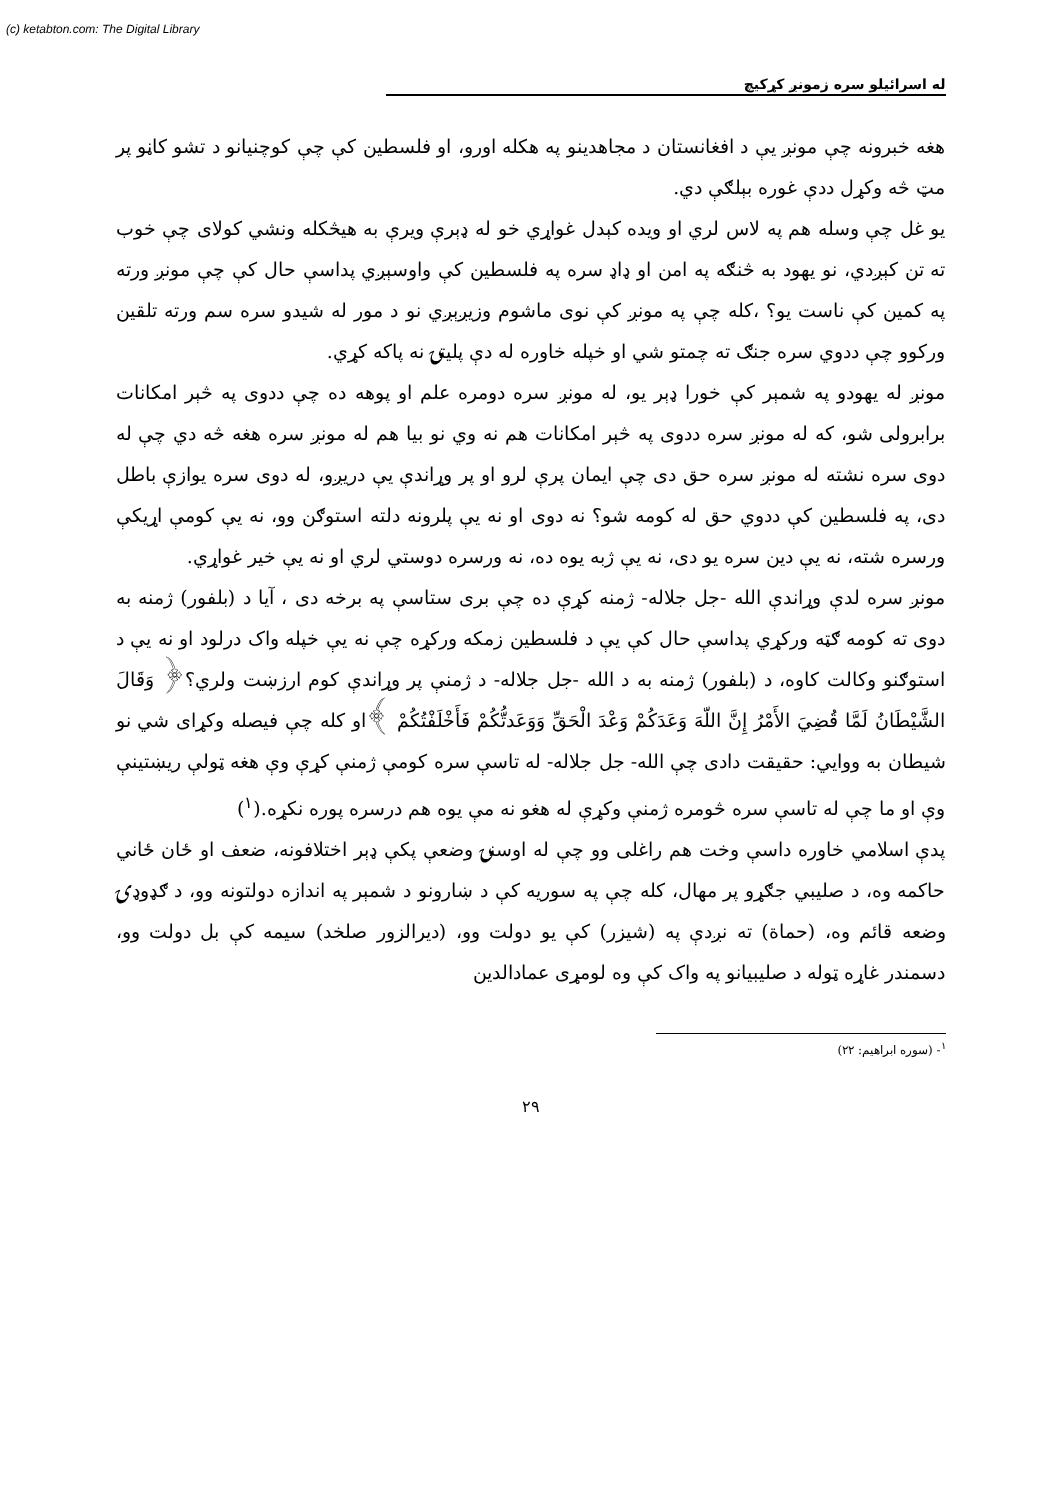(c) ketabton.com: The Digital Library
له اسرائیلو سره زمونږ کړکیچ
هغه خبرونه چې مونږ يې د افغانستان د مجاهدينو په هکله اورو، او فلسطين کې چې کوچنيانو د تشو کاڼو پر مټ څه وکړل ددې غوره بېلګې دي.
يو غل چې وسله هم په لاس لري او ويده کېدل غواړي خو له ډېرې ويرې به هيڅکله ونشي کولای چې خوب ته تن کېږدي، نو يهود به څنګه په امن او ډاډ سره په فلسطين کې واوسېږي پداسې حال کې چې مونږ ورته په کمين کې ناست يو؟ ،کله چې په مونږ کې نوی ماشوم وزيږېږي نو د مور له شيدو سره سم ورته تلقين ورکوو چې ددوي سره جنګ ته چمتو شي او خپله خاوره له دې پليتۍ نه پاکه کړي.
مونږ له يهودو په شمېر کې خورا ډېر يو، له مونږ سره دومره علم او پوهه ده چې ددوی په څېر امکانات برابرولی شو، که له مونږ سره ددوی په څېر امکانات هم نه وي نو بيا هم له مونږ سره هغه څه دي چې له دوی سره نشته له مونږ سره حق دی چې ايمان پرې لرو او پر وړاندې يې دريږو، له دوی سره يوازې باطل دی، په فلسطين کې ددوي حق له کومه شو؟ نه دوی او نه يې پلرونه دلته استوګن وو، نه يې کومې اړيکې ورسره شته، نه يې دين سره يو دی، نه يې ژبه يوه ده، نه ورسره دوستي لري او نه يې خير غواړي.
مونږ سره لدې وړاندې الله -جل جلاله- ژمنه کړې ده چې برى ستاسې په برخه دی ، آيا د (بلفور) ژمنه به دوی ته کومه ګټه ورکړي پداسې حال کې يې د فلسطين زمکه ورکړه چې نه يې خپله واک درلود او نه يې د استوګنو وکالت کاوه، د (بلفور) ژمنه به د الله -جل جلاله- د ژمنې پر وړاندې کوم ارزښت ولري؟﴿ وَقَالَ الشَّيْطَانُ لَمَّا قُضِيَ الأَمْرُ إِنَّ اللّهَ وَعَدَكُمْ وَعْدَ الْحَقِّ وَوَعَدتُّكُمْ فَأَخْلَفْتُكُمْ ﴾او کله چې فيصله وکړای شي نو شيطان به ووايي: حقيقت دادی چې الله- جل جلاله- له تاسې سره کومې ژمنې کړې وې هغه ټولې ريښتينې وې او ما چې له تاسې سره څومره ژمنې وکړې له هغو نه مې يوه هم درسره پوره نکړه.(<sup>۱</sup>)
پدې اسلامي خاوره داسې وخت هم راغلی وو چې له اوسنۍ وضعې پکې ډېر اختلافونه، ضعف او ځان ځاني حاکمه وه، د صليبي جګړو پر مهال، کله چې په سوريه کې د ښارونو د شمېر په اندازه دولتونه وو، د ګډوډۍ وضعه قائم وه، (حماة) ته نږدې په (شيزر) کې يو دولت وو، (ديرالزور صلخد) سيمه کې بل دولت وو، دسمندر غاړه ټوله د صليبيانو په واک کې وه لومړی عمادالدين
<sup>۱</sup>- (سوره ابراهيم: ۲۲)
۲۹